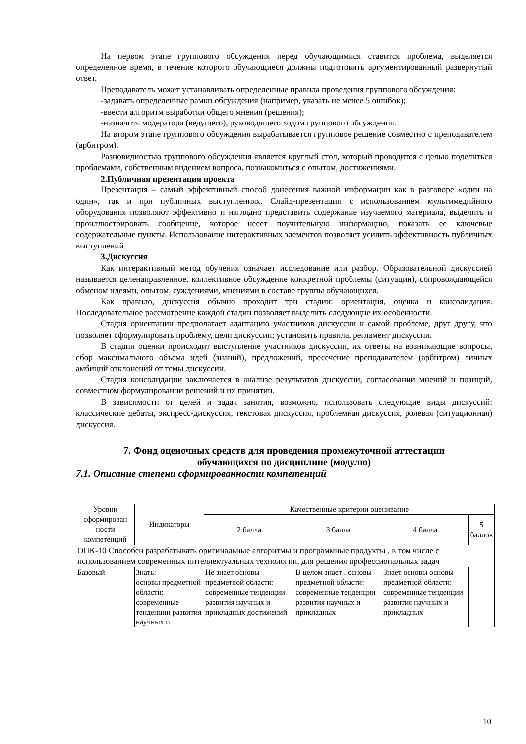На первом этапе группового обсуждения перед обучающимися ставится проблема, выделяется определенное время, в течение которого обучающиеся должны подготовить аргументированный развернутый ответ.
Преподаватель может устанавливать определенные правила проведения группового обсуждения:
-задавать определенные рамки обсуждения (например, указать не менее 5 ошибок);
-ввести алгоритм выработки общего мнения (решения);
-назначить модератора (ведущего), руководящего ходом группового обсуждения.
На втором этапе группового обсуждения вырабатывается групповое решение совместно с преподавателем (арбитром).
Разновидностью группового обсуждения является круглый стол, который проводится с целью поделиться проблемами, собственным видением вопроса, познакомиться с опытом, достижениями.
2.Публичная презентация проекта
Презентация – самый эффективный способ донесения важной информации как в разговоре «один на один», так и при публичных выступлениях. Слайд-презентации с использованием мультимедийного оборудования позволяют эффективно и наглядно представить содержание изучаемого материала, выделить и проиллюстрировать сообщение, которое несет поучительную информацию, показать ее ключевые содержательные пункты. Использование интерактивных элементов позволяет усилить эффективность публичных выступлений.
3.Дискуссия
Как интерактивный метод обучения означает исследование или разбор. Образовательной дискуссией называется целенаправленное, коллективное обсуждение конкретной проблемы (ситуации), сопровождающейся обменом идеями, опытом, суждениями, мнениями в составе группы обучающихся.
Как правило, дискуссия обычно проходит три стадии: ориентация, оценка и консолидация. Последовательное рассмотрение каждой стадии позволяет выделить следующие их особенности.
Стадия ориентации предполагает адаптацию участников дискуссии к самой проблеме, друг другу, что позволяет сформулировать проблему, цели дискуссии; установить правила, регламент дискуссии.
В стадии оценки происходит выступление участников дискуссии, их ответы на возникающие вопросы, сбор максимального объема идей (знаний), предложений, пресечение преподавателем (арбитром) личных амбиций отклонений от темы дискуссии.
Стадия консолидации заключается в анализе результатов дискуссии, согласовании мнений и позиций, совместном формулировании решений и их принятии.
В зависимости от целей и задач занятия, возможно, использовать следующие виды дискуссий: классические дебаты, экспресс-дискуссия, текстовая дискуссия, проблемная дискуссия, ролевая (ситуационная) дискуссия.
7. Фонд оценочных средств для проведения промежуточной аттестации
обучающихся по дисциплине (модулю)
7.1. Описание степени сформированности компетенций
| Уровни сформирован ности компетенций | Индикаторы | Качественные критерии оценивание | | | |
| --- | --- | --- | --- | --- | --- |
| | | 2 балла | 3 балла | 4 балла | 5 баллов |
| ОПК-10 Способен разрабатывать оригинальные алгоритмы и программные продукты , в том числе с использованием современных интеллектуальных технологии, для решения профессиональных задач | | | | | |
| Базовый | Знать: основы предметной области: современные тенденции развития научных и | Не знает основы предметной области: современные тенденции развития научных и прикладных достижений | В целом знает . основы предметной области: современные тенденции развития научных и прикладных | Знает основы основы предметной области: современные тенденции развития научных и прикладных | |
10